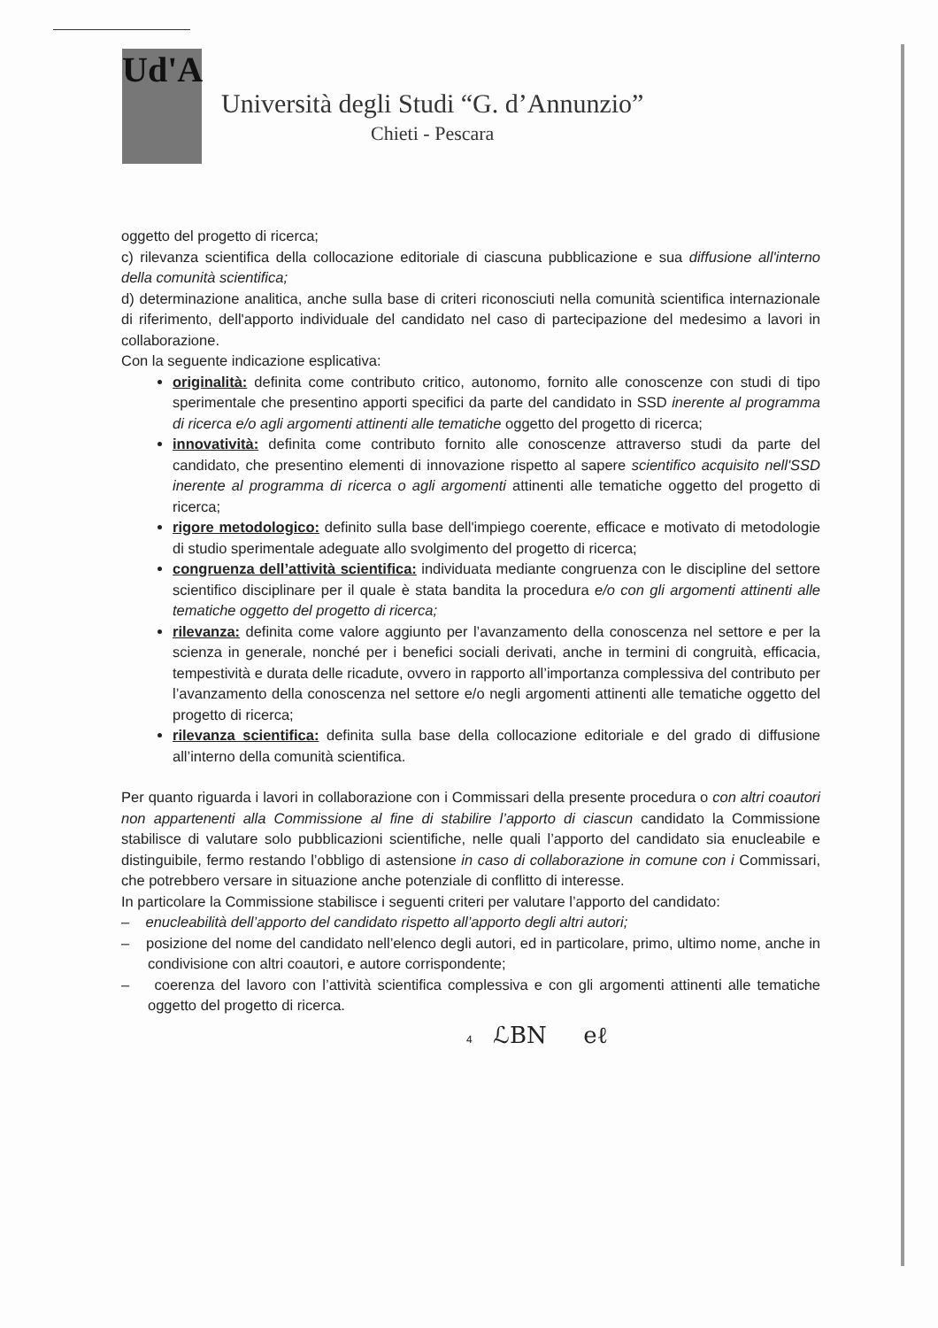Ud'A
Università degli Studi “G. d’Annunzio”
Chieti - Pescara
oggetto del progetto di ricerca;
c) rilevanza scientifica della collocazione editoriale di ciascuna pubblicazione e sua diffusione all'interno della comunità scientifica;
d) determinazione analitica, anche sulla base di criteri riconosciuti nella comunità scientifica internazionale di riferimento, dell'apporto individuale del candidato nel caso di partecipazione del medesimo a lavori in collaborazione.
Con la seguente indicazione esplicativa:
originalità: definita come contributo critico, autonomo, fornito alle conoscenze con studi di tipo sperimentale che presentino apporti specifici da parte del candidato in SSD inerente al programma di ricerca e/o agli argomenti attinenti alle tematiche oggetto del progetto di ricerca;
innovatività: definita come contributo fornito alle conoscenze attraverso studi da parte del candidato, che presentino elementi di innovazione rispetto al sapere scientifico acquisito nell'SSD inerente al programma di ricerca o agli argomenti attinenti alle tematiche oggetto del progetto di ricerca;
rigore metodologico: definito sulla base dell'impiego coerente, efficace e motivato di metodologie di studio sperimentale adeguate allo svolgimento del progetto di ricerca;
congruenza dell’attività scientifica: individuata mediante congruenza con le discipline del settore scientifico disciplinare per il quale è stata bandita la procedura e/o con gli argomenti attinenti alle tematiche oggetto del progetto di ricerca;
rilevanza: definita come valore aggiunto per l’avanzamento della conoscenza nel settore e per la scienza in generale, nonché per i benefici sociali derivati, anche in termini di congruità, efficacia, tempestività e durata delle ricadute, ovvero in rapporto all’importanza complessiva del contributo per l’avanzamento della conoscenza nel settore e/o negli argomenti attinenti alle tematiche oggetto del progetto di ricerca;
rilevanza scientifica: definita sulla base della collocazione editoriale e del grado di diffusione all’interno della comunità scientifica.
Per quanto riguarda i lavori in collaborazione con i Commissari della presente procedura o con altri coautori non appartenenti alla Commissione al fine di stabilire l’apporto di ciascun candidato la Commissione stabilisce di valutare solo pubblicazioni scientifiche, nelle quali l’apporto del candidato sia enucleabile e distinguibile, fermo restando l’obbligo di astensione in caso di collaborazione in comune con i Commissari, che potrebbero versare in situazione anche potenziale di conflitto di interesse.
In particolare la Commissione stabilisce i seguenti criteri per valutare l’apporto del candidato:
– enucleabilità dell’apporto del candidato rispetto all’apporto degli altri autori;
– posizione del nome del candidato nell’elenco degli autori, ed in particolare, primo, ultimo nome, anche in condivisione con altri coautori, e autore corrispondente;
– coerenza del lavoro con l’attività scientifica complessiva e con gli argomenti attinenti alle tematiche oggetto del progetto di ricerca.
4 ℒBN eℓ